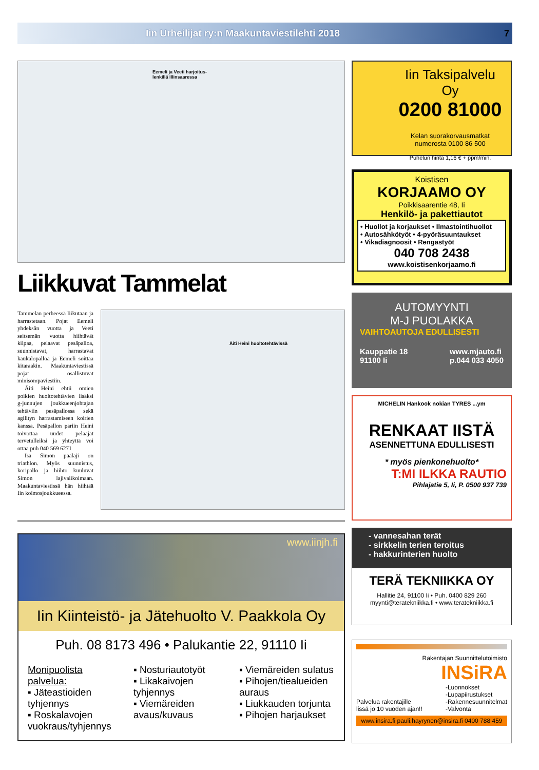Iin Urheilijat ry:n Maakuntaviestilehti 2018 7
Eemeli ja Veeti harjoitus-
lenkillä Illinsaaressa
Liikkuvat Tammelat
Tammelan perheessä liikutaan ja harrastetaan. Pojat Eemeli yhdeksän vuotta ja Veeti seitsemän vuotta hiihtävät kilpaa, pelaavat pesäpalloa, suunnistavat, harrastavat kaukalopalloa ja Eemeli soittaa kitaraakin. Maakuntaviestissä pojat osallistuvat minisompaviestiin.
Äiti Heini ehtii omien poikien huoltotehtävien lisäksi g-junnujen joukkueenjohtajan tehtäviin pesäpallossa sekä agilityn harrastamiseen koirien kanssa. Pesäpallon pariin Heini toivottaa uudet pelaajat tervetulleiksi ja yhteyttä voi ottaa puh 040 569 6271
Isä Simon päälaji on triathlon. Myös suunnistus, koripallo ja hiihto kuuluvat Simon lajivalikoimaan. Maakuntaviestissä hän hiihtää Iin kolmosjoukkueessa.
Äiti Heini huoltotehtävissä
www.iinjh.fi
Iin Kiinteistö- ja Jätehuolto V. Paakkola Oy
Puh. 08 8173 496 • Palukantie 22, 91110 Ii
Monipuolista palvelua:
▪ Jäteastioiden tyhjennys
▪ Roskalavojen vuokraus/tyhjennys
▪ Nosturiautotyöt
▪ Likakaivojen tyhjennys
▪ Viemäreiden avaus/kuvaus
▪ Viemäreiden sulatus
▪ Pihojen/tiealueiden auraus
▪ Liukkauden torjunta
▪ Pihojen harjaukset
Iin Taksipalvelu Oy
0200 81000
Kelan suorakorvausmatkat
numerosta 0100 86 500
Puhelun hinta 1,16 € + ppm/min.
Koistisen
KORJAAMO OY
Poikkisaarentie 48, Ii
Henkilö- ja pakettiautot
• Huollot ja korjaukset • Ilmastointihuollot
• Autosähkötyöt • 4-pyöräsuuntaukset
• Vikadiagnoosit • Rengastyöt
040 708 2438
www.koistisenkorjaamo.fi
AUTOMYYNTI
M-J PUOLAKKA
VAIHTOAUTOJA EDULLISESTI
Kauppatie 18
91100 Ii www.mjauto.fi
p.044 033 4050
MICHELIN Hankook nokian TYRES ...ym
RENKAAT IISTÄ
ASENNETTUNA EDULLISESTI
* myös pienkonehuolto*
T:MI ILKKA RAUTIO
Pihlajatie 5, Ii, P. 0500 937 739
- vannesahan terät
- sirkkelin terien teroitus
- hakkurinterien huolto
TERÄ TEKNIIKKA OY
Hallitie 24, 91100 Ii • Puh. 0400 829 260
myynti@teratekniikka.fi • www.teratekniikka.fi
Rakentajan Suunnittelutoimisto
INSiRA
Palvelua rakentajille
lissä jo 10 vuoden ajan!! -Luonnokset
-Lupapiirustukset
-Rakennesuunnitelmat
-Valvonta
www.insira.fi pauli.hayrynen@insira.fi 0400 788 459